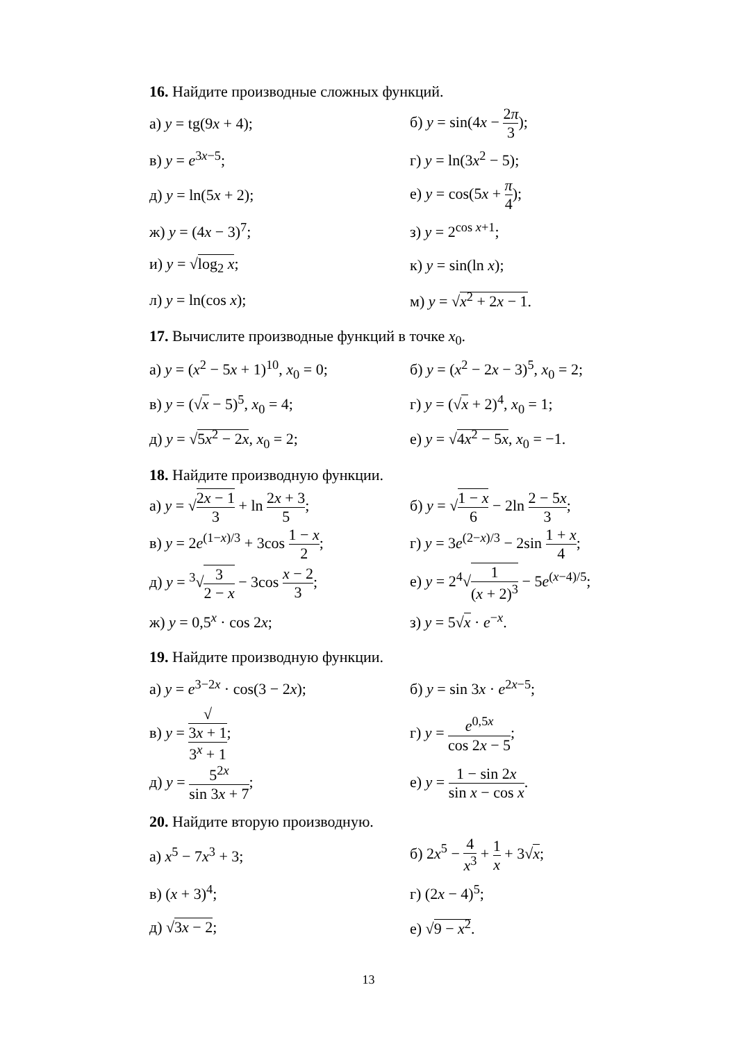16. Найдите производные сложных функций.
а) y = tg(9x + 4); б) y = sin(4x − 2π 3);
в) y = e<sup>3x−5</sup>; г) y = ln(3x<sup>2</sup> − 5);
д) y = ln(5x + 2); е) y = cos(5x + π 4);
ж) y = (4x − 3)<sup>7</sup>; з) y = 2<sup>cos x+1</sup>;
и) y = √log<sub>2</sub> x; к) y = sin(ln x);
л) y = ln(cos x); м) y = √x<sup>2</sup> + 2x − 1.
17. Вычислите производные функций в точке x<sub>0</sub>.
а) y = (x<sup>2</sup> − 5x + 1)<sup>10</sup>, x<sub>0</sub> = 0;
б) y = (x<sup>2</sup> − 2x − 3)<sup>5</sup>, x<sub>0</sub> = 2;
в) y = (√x − 5)<sup>5</sup>, x<sub>0</sub> = 4; г) y = (√x + 2)<sup>4</sup>, x<sub>0</sub> = 1;
д) y = √5x<sup>2</sup> − 2x, x<sub>0</sub> = 2; е) y = √4x<sup>2</sup> − 5x, x<sub>0</sub> = −1.
18. Найдите производную функции.
а) y = √2x − 1 3 + ln 2x + 3 5;
б) y = √1 − x 6 − 2ln 2 − 5x 3;
в) y = 2e<sup>(1−x)/3</sup> + 3cos 1 − x 2;
г) y = 3e<sup>(2−x)/3</sup> − 2sin 1 + x 4;
д) y = <sup>3</sup>√3 2 − x − 3cos x − 2 3;
е) y = 2<sup>4</sup>√1 (x + 2)<sup>3</sup> − 5e<sup>(x−4)/5</sup>;
ж) y = 0,5<sup>x</sup> · cos 2x; з) y = 5√x · e<sup>−x</sup>.
19. Найдите производную функции.
а) y = e<sup>3−2x</sup> · cos(3 − 2x); б) y = sin 3x · e<sup>2x−5</sup>;
в) y = √
3x + 1 3<sup>x</sup> + 1;
г) y = e<sup>0,5x</sup> cos 2x − 5;
д) y = 5<sup>2x</sup> sin 3x + 7;
е) y = 1 − sin 2x sin x − cos x.
20. Найдите вторую производную.
а) x<sup>5</sup> − 7x<sup>3</sup> + 3; б) 2x<sup>5</sup> − 4 x<sup>3</sup> + 1 x + 3√x;
в) (x + 3)<sup>4</sup>; г) (2x − 4)<sup>5</sup>;
д) √3x − 2; е) √9 − x<sup>2</sup>.
13